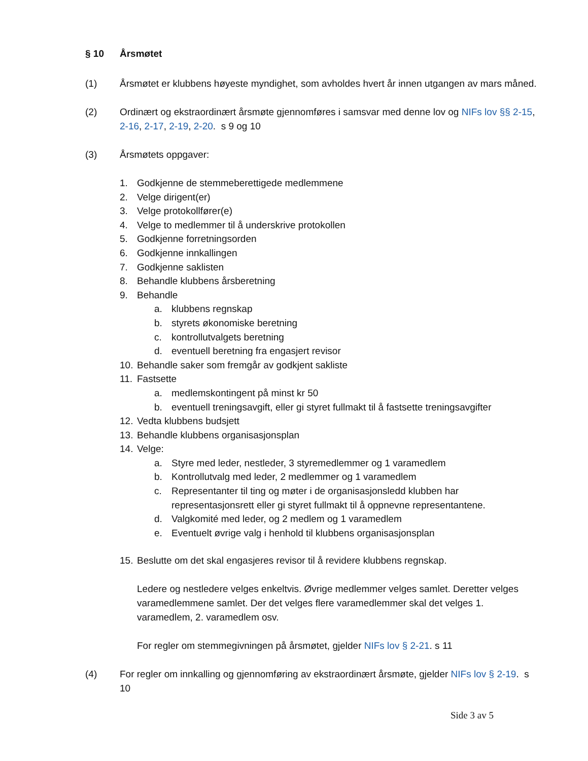§ 10 Årsmøtet
(1) Årsmøtet er klubbens høyeste myndighet, som avholdes hvert år innen utgangen av mars måned.
(2) Ordinært og ekstraordinært årsmøte gjennomføres i samsvar med denne lov og NIFs lov §§ 2-15, 2-16, 2-17, 2-19, 2-20. s 9 og 10
(3) Årsmøtets oppgaver:
1. Godkjenne de stemmeberettigede medlemmene
2. Velge dirigent(er)
3. Velge protokollfører(e)
4. Velge to medlemmer til å underskrive protokollen
5. Godkjenne forretningsorden
6. Godkjenne innkallingen
7. Godkjenne saklisten
8. Behandle klubbens årsberetning
9. Behandle
a. klubbens regnskap
b. styrets økonomiske beretning
c. kontrollutvalgets beretning
d. eventuell beretning fra engasjert revisor
10. Behandle saker som fremgår av godkjent sakliste
11. Fastsette
a. medlemskontingent på minst kr 50
b. eventuell treningsavgift, eller gi styret fullmakt til å fastsette treningsavgifter
12. Vedta klubbens budsjett
13. Behandle klubbens organisasjonsplan
14. Velge:
a. Styre med leder, nestleder, 3 styremedlemmer og 1 varamedlem
b. Kontrollutvalg med leder, 2 medlemmer og 1 varamedlem
c. Representanter til ting og møter i de organisasjonsledd klubben har representasjonsrett eller gi styret fullmakt til å oppnevne representantene.
d. Valgkomité med leder, og 2 medlem og 1 varamedlem
e. Eventuelt øvrige valg i henhold til klubbens organisasjonsplan
15. Beslutte om det skal engasjeres revisor til å revidere klubbens regnskap.
Ledere og nestledere velges enkeltvis. Øvrige medlemmer velges samlet. Deretter velges varamedlemmene samlet. Der det velges flere varamedlemmer skal det velges 1. varamedlem, 2. varamedlem osv.
For regler om stemmegivningen på årsmøtet, gjelder NIFs lov § 2-21. s 11
(4) For regler om innkalling og gjennomføring av ekstraordinært årsmøte, gjelder NIFs lov § 2-19. s 10
Side 3 av 5